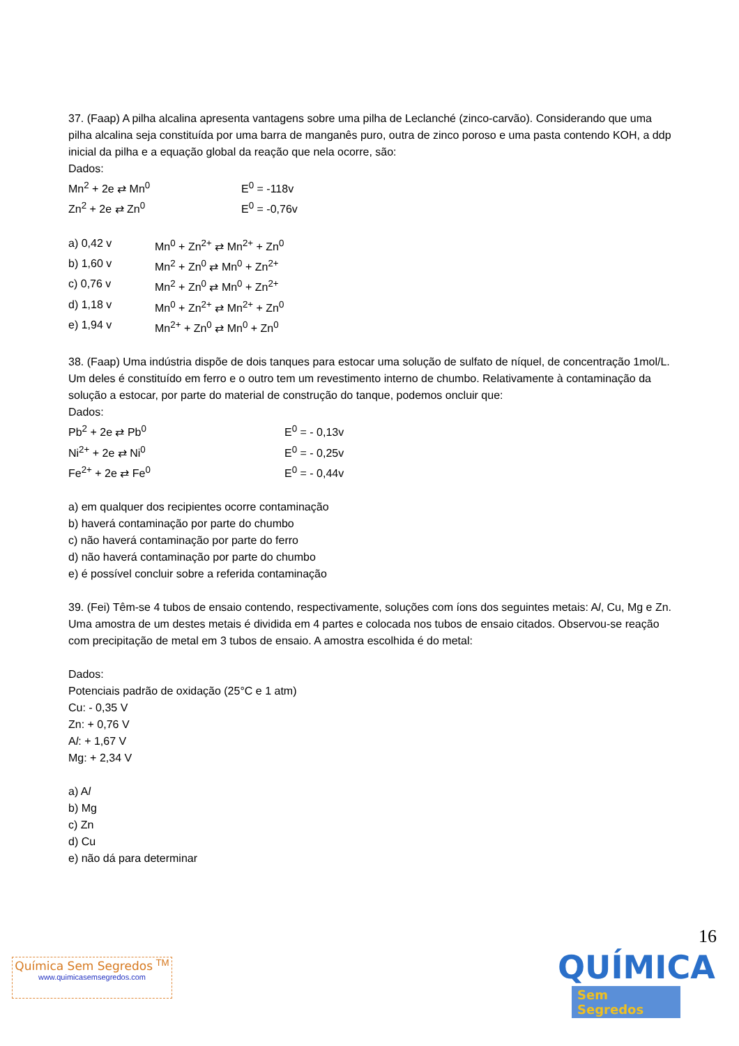37. (Faap) A pilha alcalina apresenta vantagens sobre uma pilha de Leclanché (zinco-carvão). Considerando que uma pilha alcalina seja constituída por uma barra de manganês puro, outra de zinco poroso e uma pasta contendo KOH, a ddp inicial da pilha e a equação global da reação que nela ocorre, são:
Dados:
Mn<sup>2</sup> + 2e ⇄ Mn<sup>0</sup> E<sup>0</sup> = -118v
Zn<sup>2</sup> + 2e ⇄ Zn<sup>0</sup> E<sup>0</sup> = -0,76v
a) 0,42 v Mn<sup>0</sup> + Zn<sup>2+</sup> ⇄ Mn<sup>2+</sup> + Zn<sup>0</sup>
b) 1,60 v Mn<sup>2</sup> + Zn<sup>0</sup> ⇄ Mn<sup>0</sup> + Zn<sup>2+</sup>
c) 0,76 v Mn<sup>2</sup> + Zn<sup>0</sup> ⇄ Mn<sup>0</sup> + Zn<sup>2+</sup>
d) 1,18 v Mn<sup>0</sup> + Zn<sup>2+</sup> ⇄ Mn<sup>2+</sup> + Zn<sup>0</sup>
e) 1,94 v Mn<sup>2+</sup> + Zn<sup>0</sup> ⇄ Mn<sup>0</sup> + Zn<sup>0</sup>
38. (Faap) Uma indústria dispõe de dois tanques para estocar uma solução de sulfato de níquel, de concentração 1mol/L. Um deles é constituído em ferro e o outro tem um revestimento interno de chumbo. Relativamente à contaminação da solução a estocar, por parte do material de construção do tanque, podemos oncluir que:
Dados:
Pb<sup>2</sup> + 2e ⇄ Pb<sup>0</sup> E<sup>0</sup> = - 0,13v
Ni<sup>2+</sup> + 2e ⇄ Ni<sup>0</sup> E<sup>0</sup> = - 0,25v
Fe<sup>2+</sup> + 2e ⇄ Fe<sup>0</sup> E<sup>0</sup> = - 0,44v
a) em qualquer dos recipientes ocorre contaminação
b) haverá contaminação por parte do chumbo
c) não haverá contaminação por parte do ferro
d) não haverá contaminação por parte do chumbo
e) é possível concluir sobre a referida contaminação
39. (Fei) Têm-se 4 tubos de ensaio contendo, respectivamente, soluções com íons dos seguintes metais: Al, Cu, Mg e Zn. Uma amostra de um destes metais é dividida em 4 partes e colocada nos tubos de ensaio citados. Observou-se reação com precipitação de metal em 3 tubos de ensaio. A amostra escolhida é do metal:
Dados:
Potenciais padrão de oxidação (25°C e 1 atm)
Cu: - 0,35 V
Zn: + 0,76 V
Al: + 1,67 V
Mg: + 2,34 V
a) Al
b) Mg
c) Zn
d) Cu
e) não dá para determinar
16
Química Sem Segredos <sup>TM</sup>
www.quimicasemsegredos.com
QUÍMICA
Sem Segredos